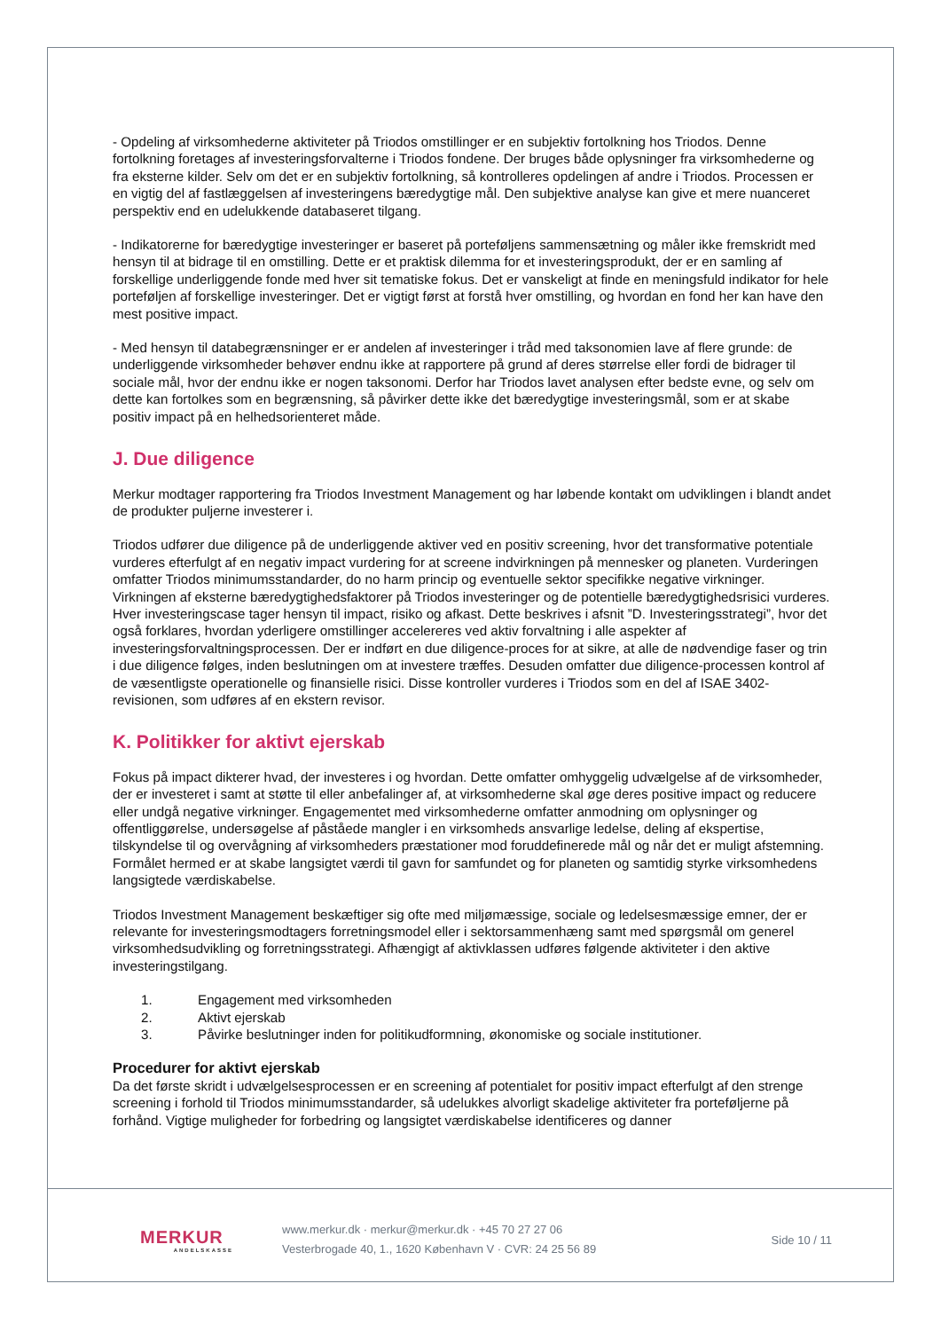- Opdeling af virksomhederne aktiviteter på Triodos omstillinger er en subjektiv fortolkning hos Triodos. Denne fortolkning foretages af investeringsforvalterne i Triodos fondene. Der bruges både oplysninger fra virksomhederne og fra eksterne kilder. Selv om det er en subjektiv fortolkning, så kontrolleres opdelingen af andre i Triodos. Processen er en vigtig del af fastlæggelsen af investeringens bæredygtige mål. Den subjektive analyse kan give et mere nuanceret perspektiv end en udelukkende databaseret tilgang.
- Indikatorerne for bæredygtige investeringer er baseret på porteføljens sammensætning og måler ikke fremskridt med hensyn til at bidrage til en omstilling. Dette er et praktisk dilemma for et investeringsprodukt, der er en samling af forskellige underliggende fonde med hver sit tematiske fokus. Det er vanskeligt at finde en meningsfuld indikator for hele porteføljen af forskellige investeringer. Det er vigtigt først at forstå hver omstilling, og hvordan en fond her kan have den mest positive impact.
- Med hensyn til databegrænsninger er er andelen af investeringer i tråd med taksonomien lave af flere grunde: de underliggende virksomheder behøver endnu ikke at rapportere på grund af deres størrelse eller fordi de bidrager til sociale mål, hvor der endnu ikke er nogen taksonomi. Derfor har Triodos lavet analysen efter bedste evne, og selv om dette kan fortolkes som en begrænsning, så påvirker dette ikke det bæredygtige investeringsmål, som er at skabe positiv impact på en helhedsorienteret måde.
J. Due diligence
Merkur modtager rapportering fra Triodos Investment Management og har løbende kontakt om udviklingen i blandt andet de produkter puljerne investerer i.
Triodos udfører due diligence på de underliggende aktiver ved en positiv screening, hvor det transformative potentiale vurderes efterfulgt af en negativ impact vurdering for at screene indvirkningen på mennesker og planeten. Vurderingen omfatter Triodos minimumsstandarder, do no harm princip og eventuelle sektor specifikke negative virkninger. Virkningen af eksterne bæredygtighedsfaktorer på Triodos investeringer og de potentielle bæredygtighedsrisici vurderes. Hver investeringscase tager hensyn til impact, risiko og afkast. Dette beskrives i afsnit ”D. Investeringsstrategi”, hvor det også forklares, hvordan yderligere omstillinger accelereres ved aktiv forvaltning i alle aspekter af investeringsforvaltningsprocessen. Der er indført en due diligence-proces for at sikre, at alle de nødvendige faser og trin i due diligence følges, inden beslutningen om at investere træffes. Desuden omfatter due diligence-processen kontrol af de væsentligste operationelle og finansielle risici. Disse kontroller vurderes i Triodos som en del af ISAE 3402-revisionen, som udføres af en ekstern revisor.
K. Politikker for aktivt ejerskab
Fokus på impact dikterer hvad, der investeres i og hvordan. Dette omfatter omhyggelig udvælgelse af de virksomheder, der er investeret i samt at støtte til eller anbefalinger af, at virksomhederne skal øge deres positive impact og reducere eller undgå negative virkninger. Engagementet med virksomhederne omfatter anmodning om oplysninger og offentliggørelse, undersøgelse af påståede mangler i en virksomheds ansvarlige ledelse, deling af ekspertise, tilskyndelse til og overvågning af virksomheders præstationer mod foruddefinerede mål og når det er muligt afstemning. Formålet hermed er at skabe langsigtet værdi til gavn for samfundet og for planeten og samtidig styrke virksomhedens langsigtede værdiskabelse.
Triodos Investment Management beskæftiger sig ofte med miljømæssige, sociale og ledelsesmæssige emner, der er relevante for investeringsmodtagers forretningsmodel eller i sektorsammenhæng samt med spørgsmål om generel virksomhedsudvikling og forretningsstrategi. Afhængigt af aktivklassen udføres følgende aktiviteter i den aktive investeringstilgang.
1. Engagement med virksomheden
2. Aktivt ejerskab
3. Påvirke beslutninger inden for politikudformning, økonomiske og sociale institutioner.
Procedurer for aktivt ejerskab
Da det første skridt i udvælgelsesprocessen er en screening af potentialet for positiv impact efterfulgt af den strenge screening i forhold til Triodos minimumsstandarder, så udelukkes alvorligt skadelige aktiviteter fra porteføljerne på forhånd. Vigtige muligheder for forbedring og langsigtet værdiskabelse identificeres og danner
MERKUR
ANDELSKASSE
www.merkur.dk · merkur@merkur.dk · +45 70 27 27 06
Vesterbrogade 40, 1., 1620 København V · CVR: 24 25 56 89
Side 10 / 11